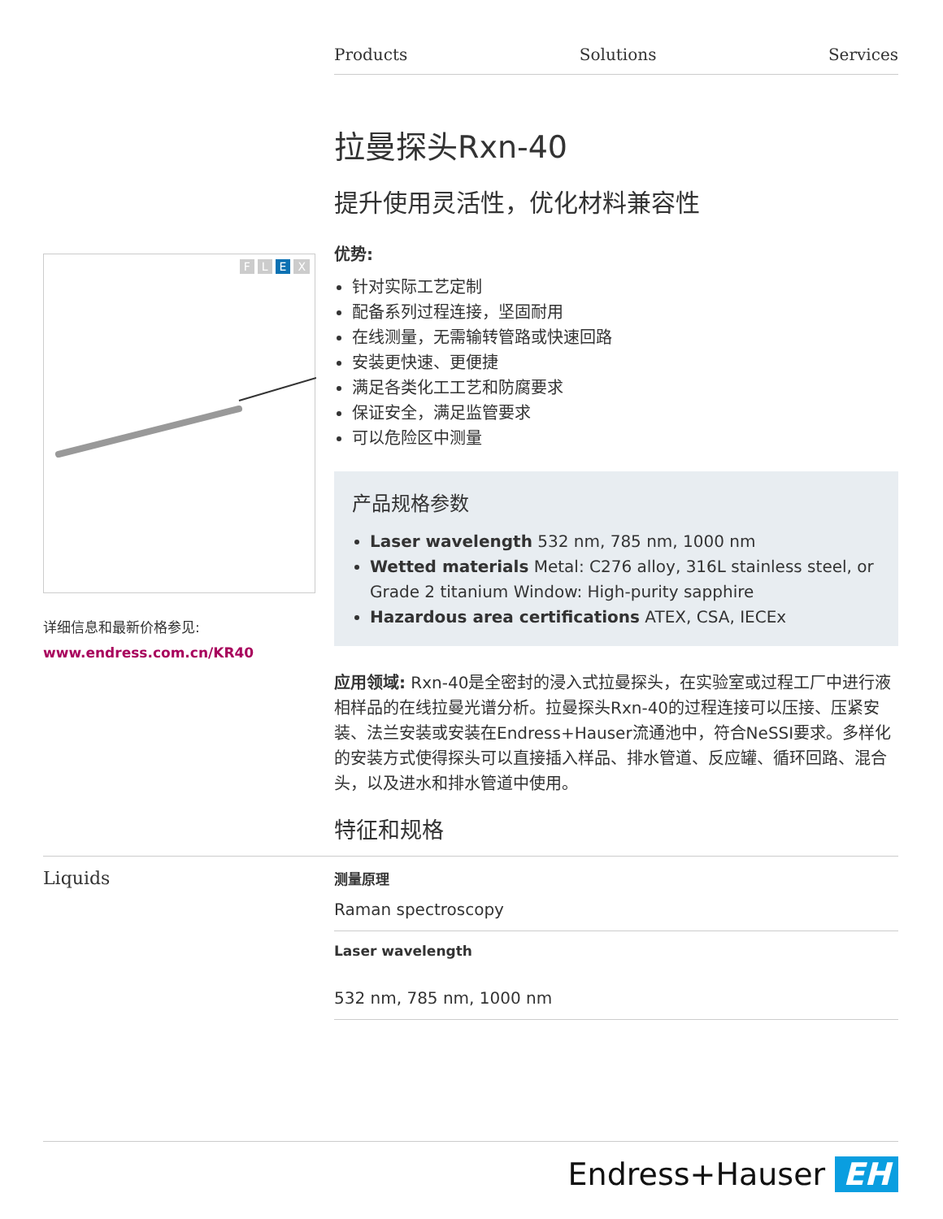Products Solutions Services
FLEX
详细信息和最新价格参见:
www.endress.com.cn/KR40
拉曼探头Rxn-40
提升使用灵活性，优化材料兼容性
优势:
针对实际工艺定制
配备系列过程连接，坚固耐用
在线测量，无需输转管路或快速回路
安装更快速、更便捷
满足各类化工工艺和防腐要求
保证安全，满足监管要求
可以危险区中测量
产品规格参数
Laser wavelength 532 nm, 785 nm, 1000 nm
Wetted materials Metal: C276 alloy, 316L stainless steel, or Grade 2 titanium Window: High-purity sapphire
Hazardous area certifications ATEX, CSA, IECEx
应用领域: Rxn-40是全密封的浸入式拉曼探头，在实验室或过程工厂中进行液相样品的在线拉曼光谱分析。拉曼探头Rxn-40的过程连接可以压接、压紧安装、法兰安装或安装在Endress+Hauser流通池中，符合NeSSI要求。多样化的安装方式使得探头可以直接插入样品、排水管道、反应罐、循环回路、混合头，以及进水和排水管道中使用。
特征和规格
Liquids
测量原理
Raman spectroscopy
Laser wavelength
532 nm, 785 nm, 1000 nm
Endress+Hauser EH